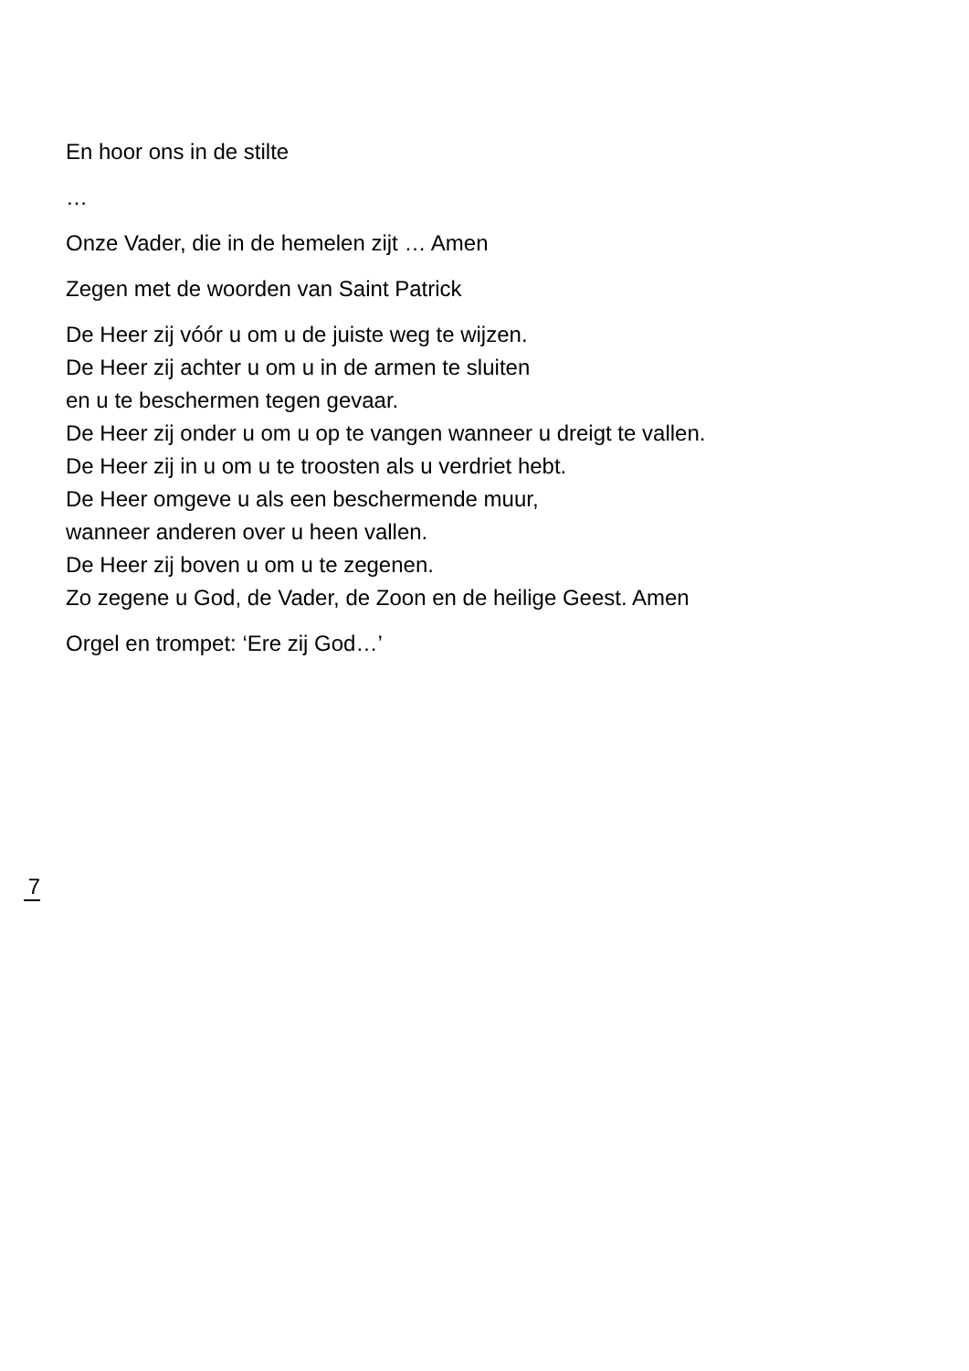En hoor ons in de stilte
…
Onze Vader, die in de hemelen zijt … Amen
Zegen met de woorden van Saint Patrick
De Heer zij vóór u om u de juiste weg te wijzen.
De Heer zij achter u om u in de armen te sluiten
en u te beschermen tegen gevaar.
De Heer zij onder u om u op te vangen wanneer u dreigt te vallen.
De Heer zij in u om u te troosten als u verdriet hebt.
De Heer omgeve u als een beschermende muur,
wanneer anderen over u heen vallen.
De Heer zij boven u om u te zegenen.
Zo zegene u God, de Vader, de Zoon en de heilige Geest. Amen
Orgel en trompet: ‘Ere zij God…’
7